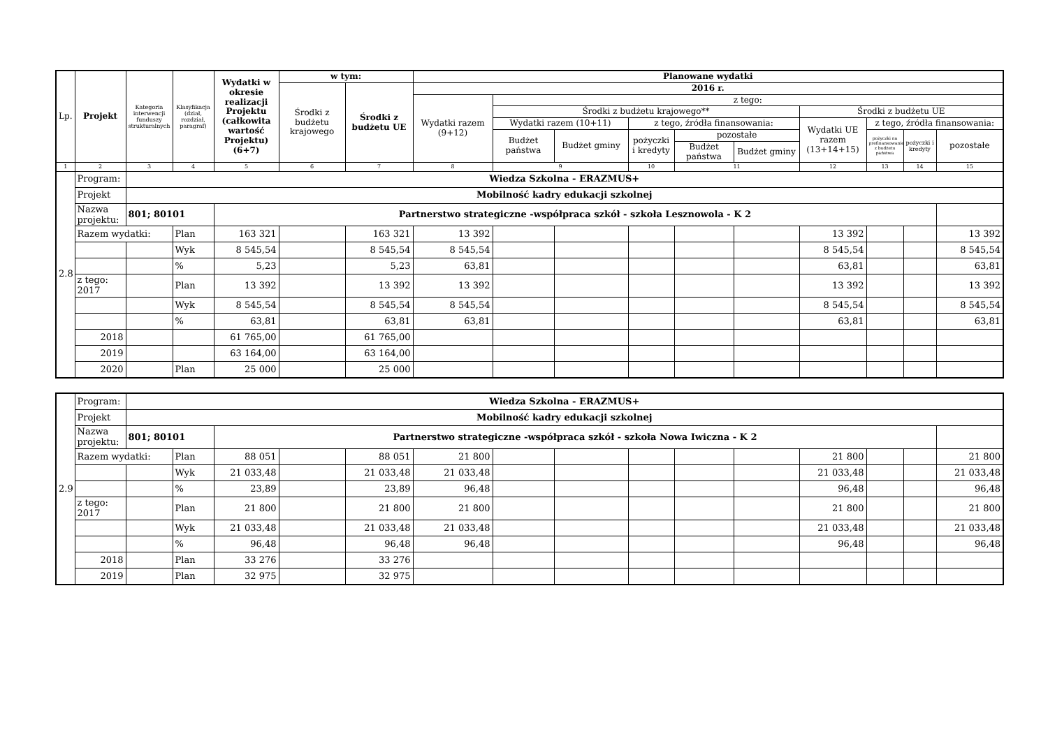| Lp. | Projekt | Kategoria interwencji funduszy strukturalnych | Klasyfikacja (dział, rozdział, paragraf) | Wydatki w okresie realizacji Projektu (całkowita wartość Projektu) (6+7) | w tym: | | Planowane wydatki | | | | | | | | | |
| --- | --- | --- | --- | --- | --- | --- | --- | --- | --- | --- | --- | --- | --- | --- | --- | --- |
| | | | | | Środki z budżetu krajowego | Środki z budżetu UE | 2016 r. | | | | | | | | | |
| | | | | | | | Wydatki razem (9+12) | z tego: | | | | | | | | |
| | | | | | | | | Środki z budżetu krajowego** | | | | | Środki z budżetu UE | | | |
| | | | | | | | | Wydatki razem (10+11) | | z tego, źródła finansowania: | | | Wydatki UE razem (13+14+15) | z tego, źródła finansowania: | | |
| | | | | | | | | Budżet państwa | Budżet gminy | pożyczki i kredyty | pozostałe | | | pożyczki na prefinansowanie z budżetu państwa | pożyczki i kredyty | pozostałe |
| | | | | | | | | | | | Budżet państwa | Budżet gminy | | | | |
| 1 | 2 | 3 | 4 | 5 | 6 | 7 | 8 | 9 | | 10 | 11 | | 12 | 13 | 14 | 15 |
| 2.8 | Program: | Wiedza Szkolna - ERAZMUS+ | | | | | | | | | | | | | | |
| | Projekt | Mobilność kadry edukacji szkolnej | | | | | | | | | | | | | | |
| | Nazwa projektu: | 801; 80101 | | Partnerstwo strategiczne -współpraca szkół - szkoła Lesznowola - K 2 | | | | | | | | | | | | |
| | Razem wydatki: | | Plan | 163 321 | | 163 321 | 13 392 | | | | | | 13 392 | | | 13 392 |
| | | | Wyk | 8 545,54 | | 8 545,54 | 8 545,54 | | | | | | 8 545,54 | | | 8 545,54 |
| | | | % | 5,23 | | 5,23 | 63,81 | | | | | | 63,81 | | | 63,81 |
| | z tego: 2017 | | Plan | 13 392 | | 13 392 | 13 392 | | | | | | 13 392 | | | 13 392 |
| | | | Wyk | 8 545,54 | | 8 545,54 | 8 545,54 | | | | | | 8 545,54 | | | 8 545,54 |
| | | | % | 63,81 | | 63,81 | 63,81 | | | | | | 63,81 | | | 63,81 |
| | 2018 | | | 61 765,00 | | 61 765,00 | | | | | | | | | | |
| | 2019 | | | 63 164,00 | | 63 164,00 | | | | | | | | | | |
| | 2020 | | Plan | 25 000 | | 25 000 | | | | | | | | | | |
| 2.9 | Program: | Wiedza Szkolna - ERAZMUS+ | | | | | | | | | | | | | | |
| | Projekt | Mobilność kadry edukacji szkolnej | | | | | | | | | | | | | | |
| | Nazwa projektu: | 801; 80101 | | Partnerstwo strategiczne -współpraca szkół - szkoła Nowa Iwiczna - K 2 | | | | | | | | | | | | |
| | Razem wydatki: | | Plan | 88 051 | | 88 051 | 21 800 | | | | | | 21 800 | | | 21 800 |
| | | | Wyk | 21 033,48 | | 21 033,48 | 21 033,48 | | | | | | 21 033,48 | | | 21 033,48 |
| | | | % | 23,89 | | 23,89 | 96,48 | | | | | | 96,48 | | | 96,48 |
| | z tego: 2017 | | Plan | 21 800 | | 21 800 | 21 800 | | | | | | 21 800 | | | 21 800 |
| | | | Wyk | 21 033,48 | | 21 033,48 | 21 033,48 | | | | | | 21 033,48 | | | 21 033,48 |
| | | | % | 96,48 | | 96,48 | 96,48 | | | | | | 96,48 | | | 96,48 |
| | 2018 | | Plan | 33 276 | | 33 276 | | | | | | | | | | |
| | 2019 | | Plan | 32 975 | | 32 975 | | | | | | | | | | |